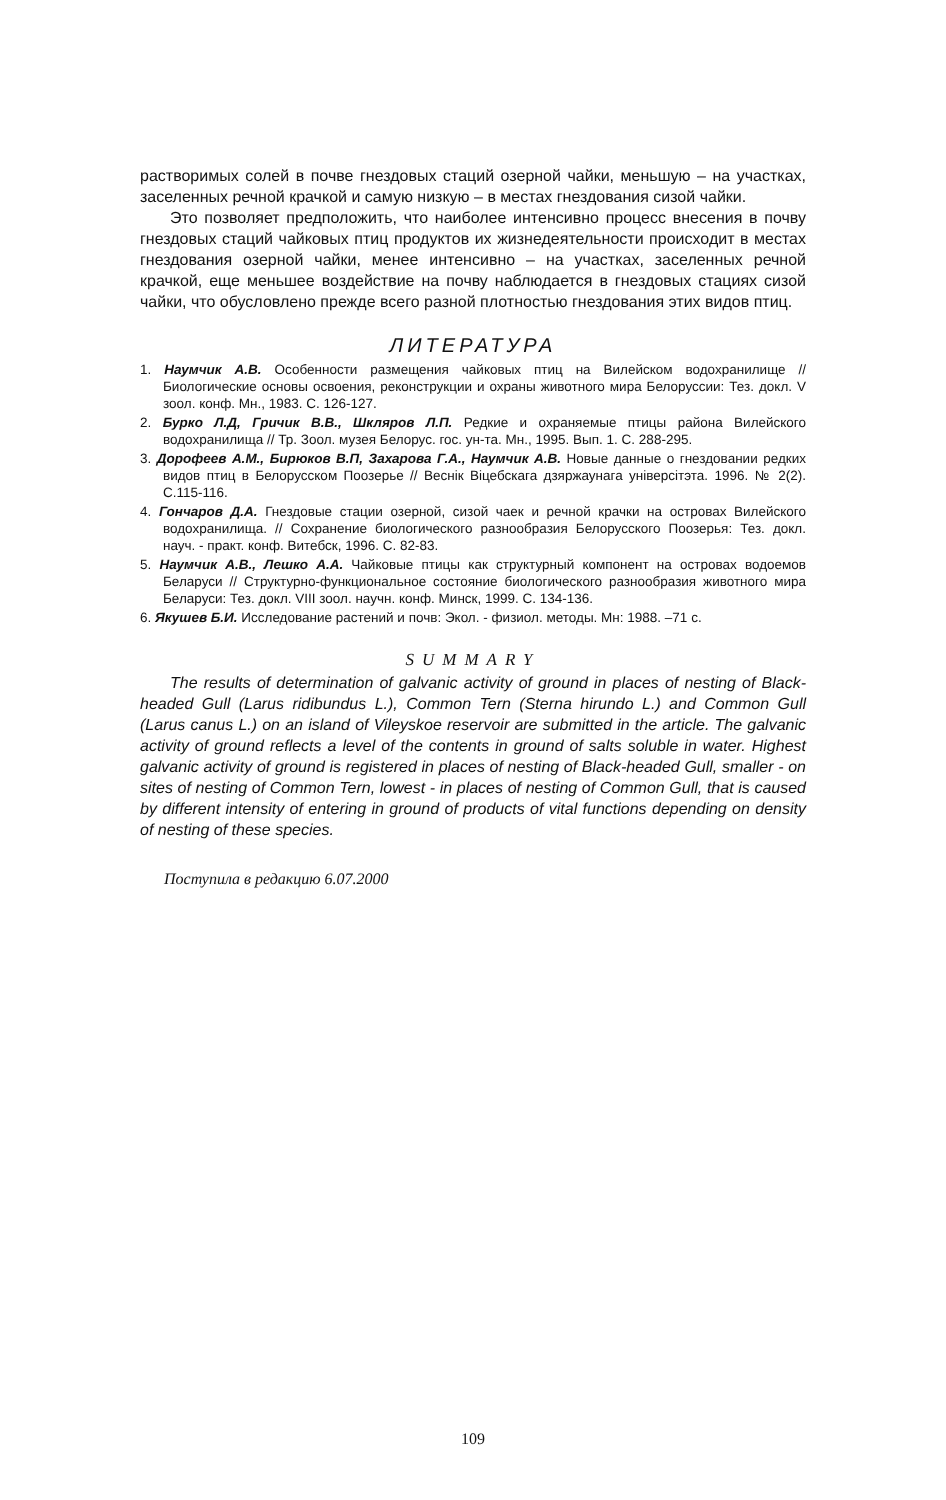растворимых солей в почве гнездовых стаций озерной чайки, меньшую – на участках, заселенных речной крачкой и самую низкую – в местах гнездования сизой чайки.
Это позволяет предположить, что наиболее интенсивно процесс внесения в почву гнездовых стаций чайковых птиц продуктов их жизнедеятельности происходит в местах гнездования озерной чайки, менее интенсивно – на участках, заселенных речной крачкой, еще меньшее воздействие на почву наблюдается в гнездовых стациях сизой чайки, что обусловлено прежде всего разной плотностью гнездования этих видов птиц.
ЛИТЕРАТУРА
1. Наумчик А.В. Особенности размещения чайковых птиц на Вилейском водохранилище // Биологические основы освоения, реконструкции и охраны животного мира Белоруссии: Тез. докл. V зоол. конф. Мн., 1983. С. 126-127.
2. Бурко Л.Д, Гричик В.В., Шкляров Л.П. Редкие и охраняемые птицы района Вилейского водохранилища // Тр. Зоол. музея Белорус. гос. ун-та. Мн., 1995. Вып. 1. С. 288-295.
3. Дорофеев А.М., Бирюков В.П, Захарова Г.А., Наумчик А.В. Новые данные о гнездовании редких видов птиц в Белорусском Поозерье // Веснік Віцебскага дзяржаунага універсітэта. 1996. № 2(2). С.115-116.
4. Гончаров Д.А. Гнездовые стации озерной, сизой чаек и речной крачки на островах Вилейского водохранилища. // Сохранение биологического разнообразия Белорусского Поозерья: Тез. докл. науч. - практ. конф. Витебск, 1996. С. 82-83.
5. Наумчик А.В., Лешко А.А. Чайковые птицы как структурный компонент на островах водоемов Беларуси // Структурно-функциональное состояние биологического разнообразия животного мира Беларуси: Тез. докл. VIII зоол. научн. конф. Минск, 1999. С. 134-136.
6. Якушев Б.И. Исследование растений и почв: Экол. - физиол. методы. Мн: 1988. –71 с.
SUMMARY
The results of determination of galvanic activity of ground in places of nesting of Black-headed Gull (Larus ridibundus L.), Common Tern (Sterna hirundo L.) and Common Gull (Larus canus L.) on an island of Vileyskoe reservoir are submitted in the article. The galvanic activity of ground reflects a level of the contents in ground of salts soluble in water. Highest galvanic activity of ground is registered in places of nesting of Black-headed Gull, smaller - on sites of nesting of Common Tern, lowest - in places of nesting of Common Gull, that is caused by different intensity of entering in ground of products of vital functions depending on density of nesting of these species.
Поступила в редакцию 6.07.2000
109